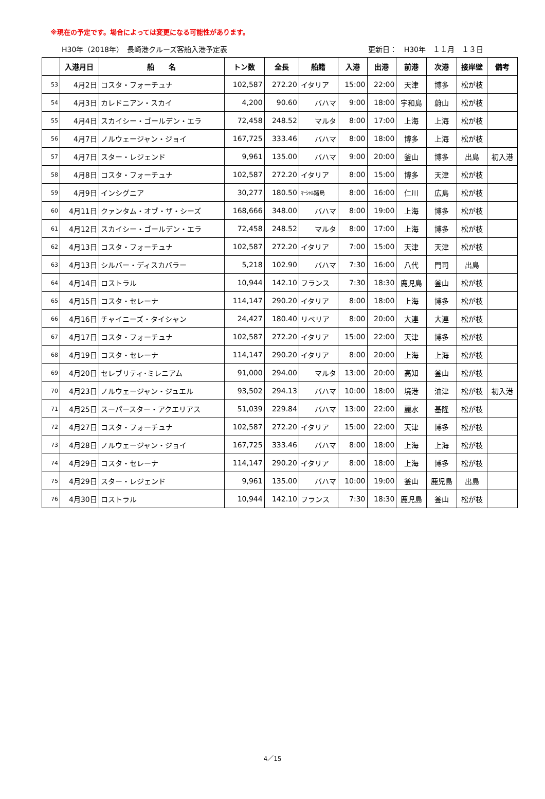※現在の予定です。場合によっては変更になる可能性があります。
H30年（2018年）　長崎港クルーズ客船入港予定表 更新日：　H30年　１１月　１３日
| | 入港月日 | 船 名 | トン数 | 全長 | 船籍 | 入港 | 出港 | 前港 | 次港 | 接岸壁 | 備考 |
| --- | --- | --- | --- | --- | --- | --- | --- | --- | --- | --- | --- |
| 53 | 4月2日 | コスタ・フォーチュナ | 102,587 | 272.20 | イタリア | 15:00 | 22:00 | 天津 | 博多 | 松が枝 | |
| 54 | 4月3日 | カレドニアン・スカイ | 4,200 | 90.60 | バハマ | 9:00 | 18:00 | 宇和島 | 蔚山 | 松が枝 | |
| 55 | 4月4日 | スカイシー・ゴールデン・エラ | 72,458 | 248.52 | マルタ | 8:00 | 17:00 | 上海 | 上海 | 松が枝 | |
| 56 | 4月7日 | ノルウェージャン・ジョイ | 167,725 | 333.46 | バハマ | 8:00 | 18:00 | 博多 | 上海 | 松が枝 | |
| 57 | 4月7日 | スター・レジェンド | 9,961 | 135.00 | バハマ | 9:00 | 20:00 | 釜山 | 博多 | 出島 | 初入港 |
| 58 | 4月8日 | コスタ・フォーチュナ | 102,587 | 272.20 | イタリア | 8:00 | 15:00 | 博多 | 天津 | 松が枝 | |
| 59 | 4月9日 | インシグニア | 30,277 | 180.50 | ﾏｰｼｬﾙ諸島 | 8:00 | 16:00 | 仁川 | 広島 | 松が枝 | |
| 60 | 4月11日 | クァンタム・オブ・ザ・シーズ | 168,666 | 348.00 | バハマ | 8:00 | 19:00 | 上海 | 博多 | 松が枝 | |
| 61 | 4月12日 | スカイシー・ゴールデン・エラ | 72,458 | 248.52 | マルタ | 8:00 | 17:00 | 上海 | 博多 | 松が枝 | |
| 62 | 4月13日 | コスタ・フォーチュナ | 102,587 | 272.20 | イタリア | 7:00 | 15:00 | 天津 | 天津 | 松が枝 | |
| 63 | 4月13日 | シルバー・ディスカバラー | 5,218 | 102.90 | バハマ | 7:30 | 16:00 | 八代 | 門司 | 出島 | |
| 64 | 4月14日 | ロストラル | 10,944 | 142.10 | フランス | 7:30 | 18:30 | 鹿児島 | 釜山 | 松が枝 | |
| 65 | 4月15日 | コスタ・セレーナ | 114,147 | 290.20 | イタリア | 8:00 | 18:00 | 上海 | 博多 | 松が枝 | |
| 66 | 4月16日 | チャイニーズ・タイシャン | 24,427 | 180.40 | リベリア | 8:00 | 20:00 | 大連 | 大連 | 松が枝 | |
| 67 | 4月17日 | コスタ・フォーチュナ | 102,587 | 272.20 | イタリア | 15:00 | 22:00 | 天津 | 博多 | 松が枝 | |
| 68 | 4月19日 | コスタ・セレーナ | 114,147 | 290.20 | イタリア | 8:00 | 20:00 | 上海 | 上海 | 松が枝 | |
| 69 | 4月20日 | セレブリティ･ミレニアム | 91,000 | 294.00 | マルタ | 13:00 | 20:00 | 高知 | 釜山 | 松が枝 | |
| 70 | 4月23日 | ノルウェージャン・ジュエル | 93,502 | 294.13 | バハマ | 10:00 | 18:00 | 境港 | 油津 | 松が枝 | 初入港 |
| 71 | 4月25日 | スーパースター・アクエリアス | 51,039 | 229.84 | バハマ | 13:00 | 22:00 | 麗水 | 基隆 | 松が枝 | |
| 72 | 4月27日 | コスタ・フォーチュナ | 102,587 | 272.20 | イタリア | 15:00 | 22:00 | 天津 | 博多 | 松が枝 | |
| 73 | 4月28日 | ノルウェージャン・ジョイ | 167,725 | 333.46 | バハマ | 8:00 | 18:00 | 上海 | 上海 | 松が枝 | |
| 74 | 4月29日 | コスタ・セレーナ | 114,147 | 290.20 | イタリア | 8:00 | 18:00 | 上海 | 博多 | 松が枝 | |
| 75 | 4月29日 | スター・レジェンド | 9,961 | 135.00 | バハマ | 10:00 | 19:00 | 釜山 | 鹿児島 | 出島 | |
| 76 | 4月30日 | ロストラル | 10,944 | 142.10 | フランス | 7:30 | 18:30 | 鹿児島 | 釜山 | 松が枝 | |
4／15